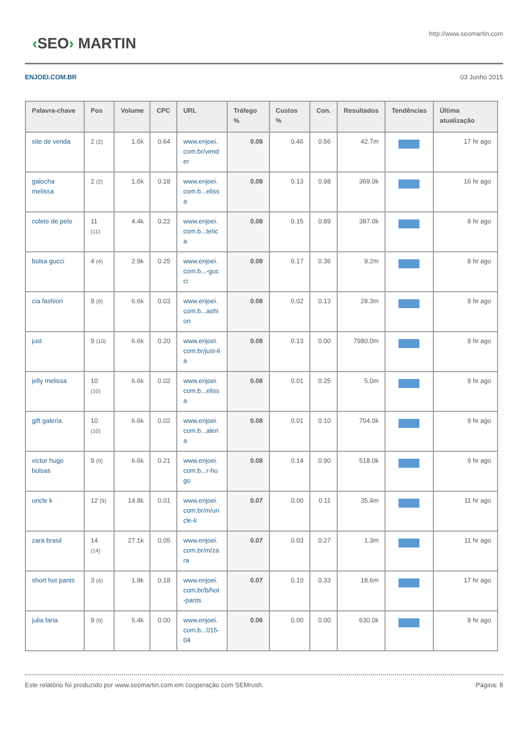‹SEO› MARTIN
http://www.seomartin.com
ENJOEI.COM.BR 03 Junho 2015
| Palavra-chave | Pos | Volume | CPC | URL | Tráfego % | Custos % | Con. | Resultados | Tendências | Última atualização |
| --- | --- | --- | --- | --- | --- | --- | --- | --- | --- | --- |
| site de venda | 2 (2) | 1.6k | 0.64 | www.enjoei.com.br/vender | 0.08 | 0.46 | 0.56 | 42.7m | | 17 hr ago |
| galocha melissa | 2 (2) | 1.6k | 0.18 | www.enjoei.com.b...elissa | 0.08 | 0.13 | 0.98 | 369.0k | | 16 hr ago |
| colete de pelo | 11 (11) | 4.4k | 0.22 | www.enjoei.com.b...tetica | 0.08 | 0.15 | 0.89 | 387.0k | | 9 hr ago |
| bolsa gucci | 4 (4) | 2.9k | 0.25 | www.enjoei.com.b...-gucci | 0.08 | 0.17 | 0.36 | 9.2m | | 8 hr ago |
| cia fashion | 9 (9) | 6.6k | 0.03 | www.enjoei.com.b...ashion | 0.08 | 0.02 | 0.13 | 28.3m | | 9 hr ago |
| just | 9 (10) | 6.6k | 0.20 | www.enjoei.com.br/just-lia | 0.08 | 0.13 | 0.00 | 7980.0m | | 9 hr ago |
| jelly melissa | 10 (10) | 6.6k | 0.02 | www.enjoei.com.b...elissa | 0.08 | 0.01 | 0.25 | 5.0m | | 9 hr ago |
| gift galeria | 10 (10) | 6.6k | 0.02 | www.enjoei.com.b...aleria | 0.08 | 0.01 | 0.10 | 704.0k | | 9 hr ago |
| victor hugo bolsas | 9 (9) | 6.6k | 0.21 | www.enjoei.com.b...r-hugo | 0.08 | 0.14 | 0.90 | 518.0k | | 9 hr ago |
| uncle k | 12 (9) | 14.8k | 0.01 | www.enjoei.com.br/m/uncle-k | 0.07 | 0.00 | 0.11 | 35.4m | | 11 hr ago |
| zara brasil | 14 (14) | 27.1k | 0.05 | www.enjoei.com.br/m/zara | 0.07 | 0.03 | 0.27 | 1.3m | | 11 hr ago |
| short hot pants | 3 (4) | 1.9k | 0.18 | www.enjoei.com.br/b/hot-pants | 0.07 | 0.10 | 0.33 | 18.6m | | 17 hr ago |
| julia faria | 9 (9) | 5.4k | 0.00 | www.enjoei.com.b...015-04 | 0.06 | 0.00 | 0.00 | 630.0k | | 9 hr ago |
Este relatório foi produzido por www.seomartin.com em cooperação com SEMrush. Página: 8